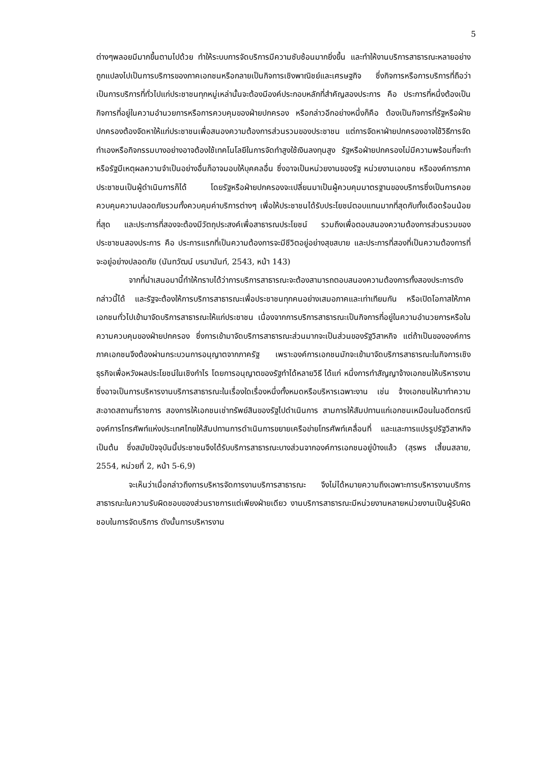5
ต่างๆพลอยมีมากขึ้นตามไปด้วย ทำให้ระบบการจัดบริการมีความซับซ้อนมากยิ่งขึ้น และทำให้งานบริการสาธารณะหลายอย่างถูกแปลงไปเป็นการบริการของภาคเอกชนหรือกลายเป็นกิจการเชิงพาณิชย์และเศรษฐกิจ ซึ่งกิจการหรือการบริการที่ถือว่าเป็นการบริการที่ทั่วไปแก่ประชาชนทุกหมู่เหล่านั้นจะต้องมีองค์ประกอบหลักที่สำคัญสองประการ คือ ประการที่หนึ่งต้องเป็นกิจการที่อยู่ในความอำนวยการหรือการควบคุมของฝ่ายปกครอง หรือกล่าวอีกอย่างหนึ่งก็คือ ต้องเป็นกิจการที่รัฐหรือฝ่ายปกครองต้องจัดหาให้แก่ประชาชนเพื่อสนองความต้องการส่วนรวมของประชาชน แต่การจัดหาฝ่ายปกครองอาจใช้วิธีการจัดทำเองหรือกิจกรรมบางอย่างอาจต้องใช้เทคโนโลยีในการจัดทำสูงใช้เงินลงทุนสูง รัฐหรือฝ่ายปกครองไม่มีความพร้อมที่จะทำหรือรัฐมีเหตุผลความจำเป็นอย่างอื่นก็อาจมอบให้บุคคลอื่น ซึ่งอาจเป็นหน่วยงานของรัฐ หน่วยงานเอกชน หรือองค์การภาคประชาชนเป็นผู้ดำเนินการก็ได้ โดยรัฐหรือฝ่ายปกครองจะเปลี่ยนมาเป็นผู้ควบคุมมาตรฐานของบริการซึ่งเป็นการคอยควบคุมความปลอดภัยรวมทั้งควบคุมค่าบริการต่างๆ เพื่อให้ประชาชนได้รับประโยชน์ตอบแทนมากที่สุดกับทั้งเดือดร้อนน้อยที่สุด และประการที่สองจะต้องมีวัตถุประสงค์เพื่อสาธารณประโยชน์ รวมถึงเพื่อตอบสนองความต้องการส่วนรวมของประชาชนสองประการ คือ ประการแรกที่เป็นความต้องการจะมีชีวิตอยู่อย่างสุขสบาย และประการที่สองที่เป็นความต้องการที่จะอยู่อย่างปลอดภัย (นันทวัฒน์ บรมานันท์, 2543, หน้า 143)
จากที่นำเสนอมานี้ทำให้ทราบได้ว่าการบริการสาธารณะจะต้องสามารถตอบสนองความต้องการทั้งสองประการดังกล่าวนี้ได้ และรัฐจะต้องให้การบริการสาธารณะเพื่อประชาชนทุกคนอย่างเสมอภาคและเท่าเทียมกัน หรือเปิดโอกาสให้ภาคเอกชนทั่วไปเข้ามาจัดบริการสาธารณะให้แก่ประชาชน เนื่องจากการบริการสาธารณะเป็นกิจการที่อยู่ในความอำนวยการหรือในความควบคุมของฝ่ายปกครอง ซึ่งการเข้ามาจัดบริการสาธารณะส่วนมากจะเป็นส่วนของรัฐวิสาหกิจ แต่ถ้าเป็นขององค์การภาคเอกชนจึงต้องผ่านกระบวนการอนุญาตจากภาครัฐ เพราะองค์การเอกชนมักจะเข้ามาจัดบริการสาธารณะในกิจการเชิงธุรกิจเพื่อหวังผลประโยชน์ในเชิงกำไร โดยการอนุญาตของรัฐทำได้หลายวิธี ได้แก่ หนึ่งการทำสัญญาจ้างเอกชนให้บริหารงาน ซึ่งอาจเป็นการบริหารงานบริการสาธารณะในเรื่องใดเรื่องหนึ่งทั้งหมดหรือบริหารเฉพาะงาน เช่น จ้างเอกชนให้มาทำความสะอาดสถานที่ราชการ สองการให้เอกชนเช่าทรัพย์สินของรัฐไปดำเนินการ สามการให้สัมปทานแก่เอกชนเหมือนในอดีตกรณีองค์การโทรศัพท์แห่งประเทศไทยให้สัมปทานการดำเนินการขยายเครือข่ายโทรศัพท์เคลื่อนที่ และและการแปรรูปรัฐวิสาหกิจ เป็นต้น ซึ่งสมัยปัจจุบันนี้ประชาชนจึงได้รับบริการสาธารณะบางส่วนจากองค์การเอกชนอยู่บ้างแล้ว (สุรพร เสี้ยนสลาย, 2554, หน่วยที่ 2, หน้า 5-6,9)
จะเห็นว่าเมื่อกล่าวถึงการบริหารจัดการงานบริการสาธารณะ จึงไม่ได้หมายความถึงเฉพาะการบริหารงานบริการสาธารณะในความรับผิดชอบของส่วนราชการแต่เพียงฝ่ายเดียว งานบริการสาธารณะมีหน่วยงานหลายหน่วยงานเป็นผู้รับผิดชอบในการจัดบริการ ดังนั้นการบริหารงาน